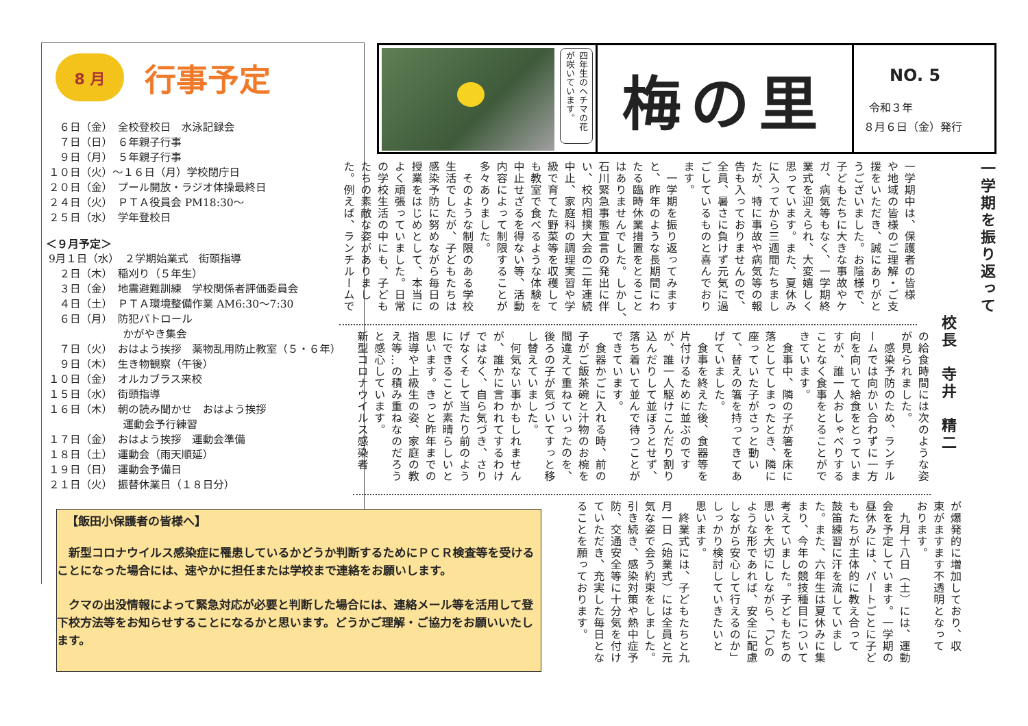8 月
行事予定
　６日（金）　全校登校日　水泳記録会
　７日（日）　６年親子行事
　９日（月）　５年親子行事
１０日（火）～１６日（月）学校閉庁日
２０日（金）　プール開放・ラジオ体操最終日
２４日（火）　ＰＴＡ役員会 PM18:30～
２５日（水）　学年登校日
＜９月予定＞
9月１日（水）　２学期始業式　街頭指導
　２日（木）　稲刈り（５年生）
　３日（金）　地震避難訓練　学校関係者評価委員会
　４日（土）　ＰＴＡ環境整備作業 AM6:30～7:30
　６日（月）　防犯パトロール
　　　　　　　かがやき集会
　７日（火）　おはよう挨拶　薬物乱用防止教室（５・６年）
　９日（木）　生き物観察（午後）
１０日（金）　オルカブラス来校
１５日（水）　街頭指導
１６日（木）　朝の読み聞かせ　おはよう挨拶
　　　　　　　運動会予行練習
１７日（金）　おはよう挨拶　運動会準備
１８日（土）　運動会（雨天順延）
１９日（日）　運動会予備日
２１日（火）　振替休業日（１８日分）
【飯田小保護者の皆様へ】
　新型コロナウイルス感染症に罹患しているかどうか判断するためにＰＣＲ検査等を受けることになった場合には、速やかに担任または学校まで連絡をお願いします。
　クマの出没情報によって緊急対応が必要と判断した場合には、連絡メール等を活用して登下校方法等をお知らせすることになるかと思います。どうかご理解・ご協力をお願いいたします。
四年生のヘチマの花
が咲いています。
梅の里
NO. 5
令和３年
８月６日（金）発行
一学期を振り返って
　　　　　　　　　校長　寺井　精二
一学期中は、保護者の皆様
や地域の皆様のご理解・ご支
援をいただき、誠にありがと
うございました。お陰様で、
子どもたちに大きな事故やケ
ガ、病気等もなく、一学期終
業式を迎えられ、大変嬉しく
思っています。また、夏休み
に入ってから三週間たちまし
たが、特に事故や病気等の報
告も入っておりませんので、
全員、暑さに負けず元気に過
ごしているものと喜んでおり
ます。
　一学期を振り返ってみます
と、昨年のような長期間にわ
たる臨時休業措置をとること
はありませんでした。しかし、
石川緊急事態宣言の発出に伴
い、校内相撲大会の二年連続
中止、家庭科の調理実習や学
級で育てた野菜等を収穫して
も教室で食べるような体験を
中止せざるを得ない等、活動
内容によって制限することが
多々ありました。
　そのような制限のある学校
生活でしたが、子どもたちは
感染予防に努めながら毎日の
授業をはじめとして、本当に
よく頑張っていました。日常
の学校生活の中にも、子ども
たちの素敵な姿がありまし
た。例えば、ランチルームで
の給食時間には次のような姿
が見られました。
　感染予防のため、ランチル
ームでは向かい合わずに一方
向を向いて給食をとっていま
すが、誰一人おしゃべりする
ことなく食事をとることがで
きています。
　食事中、隣の子が箸を床に
落としてしまったとき、隣に
座っていた子がさっと動い
て、替えの箸を持ってきてあ
げていました。
　食事を終えた後、食器等を
片付けるために並ぶのです
が、誰一人駆けこんだり割り
込んだりして並ぼうとせず、
落ち着いて並んで待つことが
できています。
　食器かごに入れる時、前の
子がご飯茶碗と汁物のお椀を
間違えて重ねていったのを、
後ろの子が気づいてすっと移
し替えていました。
　何気ない事かもしれません
が、誰かに言われてするわけ
ではなく、自ら気づき、さり
げなくそして当たり前のよう
にできることが素晴らしいと
思います。きっと昨年までの
指導や上級生の姿、家庭の教
え等…の積み重ねなのだろう
と感心しています。
新型コロナウイルス感染者
が爆発的に増加しており、収
束がますます不透明となって
おります。
　九月十八日（土）には、運動
会を予定しています。一学期の
昼休みには、パートごとに子ど
もたちが主体的に教え合って
鼓笛練習に汗を流していまし
た。また、六年生は夏休みに集
まり、今年の競技種目について
考えていました。子どもたちの
思いを大切にしながら、「どの
ような形であれば、安全に配慮
しながら安心して行えるのか」
しっかり検討していきたいと
思います。
　終業式には、子どもたちと九
月一日（始業式）には全員と元
気な姿で会う約束をしました。
引き続き、感染対策や熱中症予
防、交通安全等に十分気を付け
ていただき、充実した毎日とな
ることを願っております。